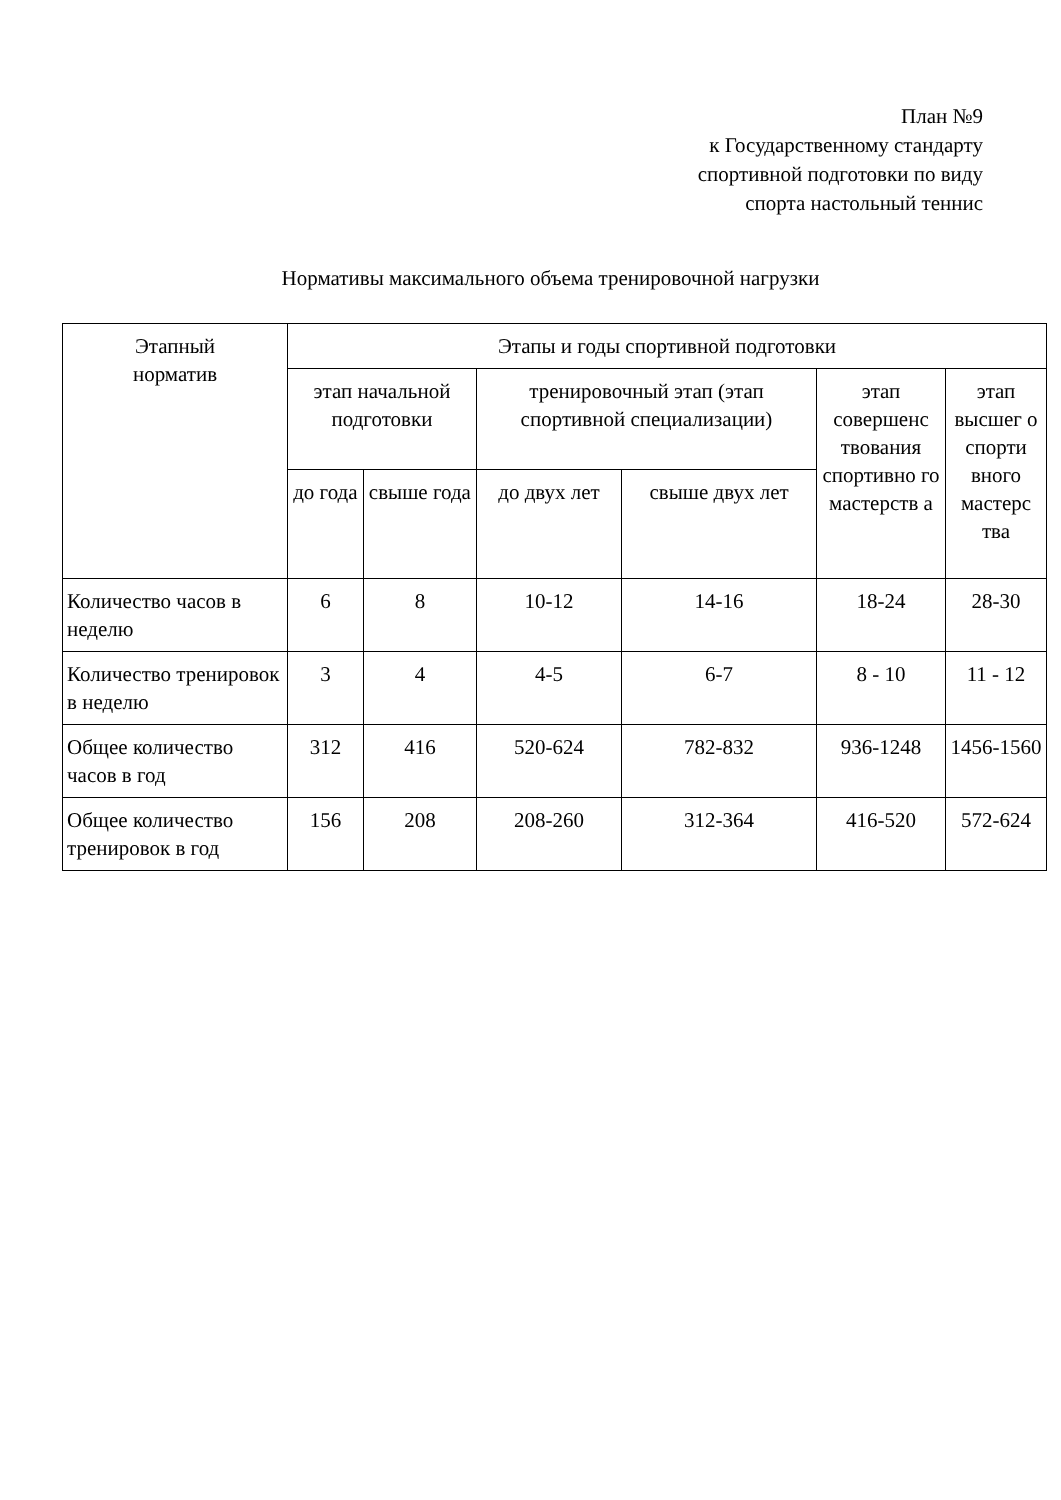План №9
к Государственному стандарту
спортивной подготовки по виду
спорта настольный теннис
Нормативы максимального объема тренировочной нагрузки
| Этапный норматив | Этапы и годы спортивной подготовки | | | | | |
| --- | --- | --- | --- | --- | --- | --- |
| | этап начальной подготовки | | тренировочный этап (этап спортивной специализации) | | этап совершенс твования спортивно го мастерств а | этап высшег о спорти вного мастерс тва |
| | до года | свыше года | до двух лет | свыше двух лет | | |
| Количество часов в неделю | 6 | 8 | 10-12 | 14-16 | 18-24 | 28-30 |
| Количество тренировок в неделю | 3 | 4 | 4-5 | 6-7 | 8 - 10 | 11 - 12 |
| Общее количество часов в год | 312 | 416 | 520-624 | 782-832 | 936-1248 | 1456-1560 |
| Общее количество тренировок в год | 156 | 208 | 208-260 | 312-364 | 416-520 | 572-624 |